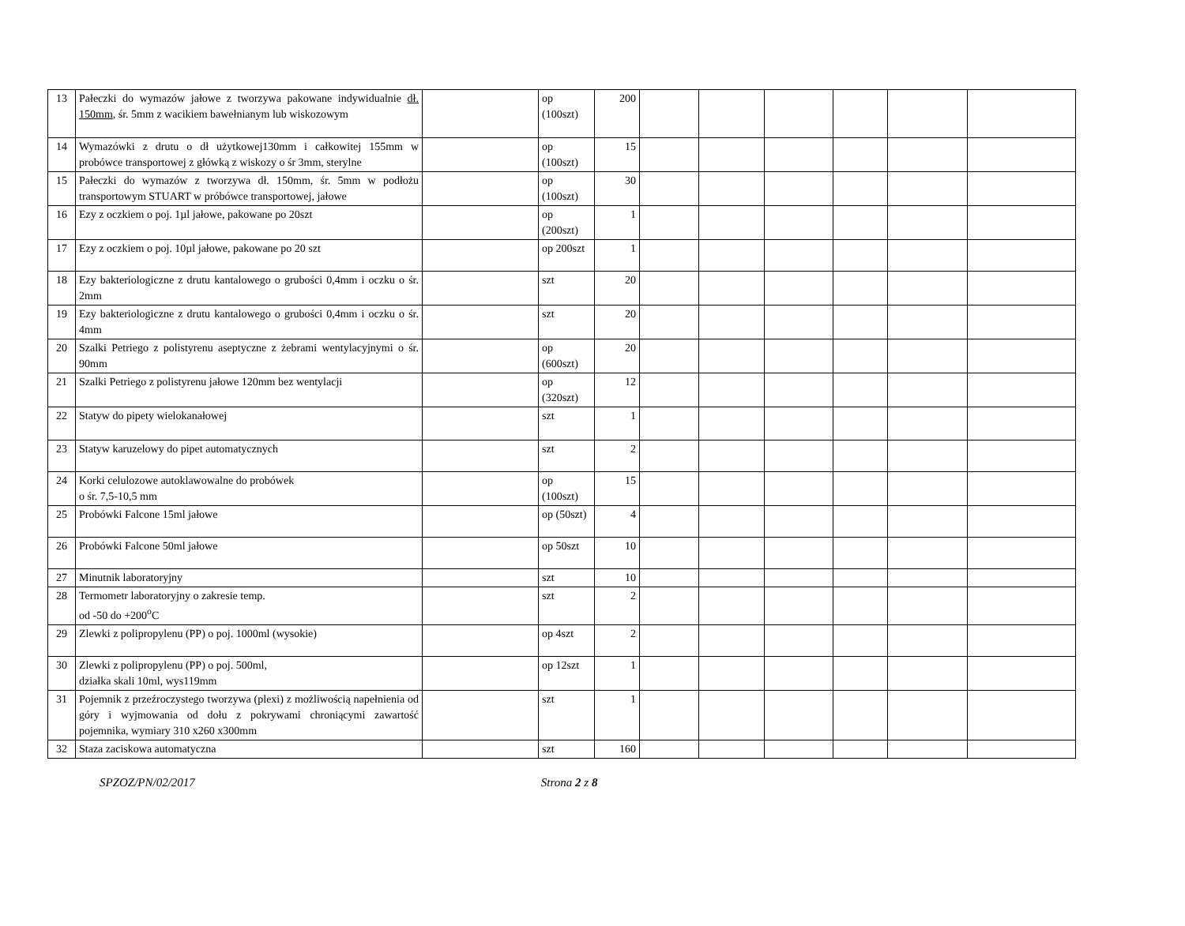| 13 | Pałeczki do wymazów jałowe z tworzywa pakowane indywidualnie dł. 150mm , śr. 5mm z wacikiem bawełnianym lub wiskozowym | | op (100szt) | 200 | | | | | | |
| 14 | Wymazówki z drutu o dł użytkowej130mm i całkowitej 155mm w probówce transportowej z główką z wiskozy o śr 3mm, sterylne | | op (100szt) | 15 | | | | | | |
| 15 | Pałeczki do wymazów z tworzywa dł. 150mm, śr. 5mm w podłożu transportowym STUART w próbówce transportowej, jałowe | | op (100szt) | 30 | | | | | | |
| 16 | Ezy z oczkiem o poj. 1µl jałowe, pakowane po 20szt | | op (200szt) | 1 | | | | | | |
| 17 | Ezy z oczkiem o poj. 10µl jałowe, pakowane po 20 szt | | op 200szt | 1 | | | | | | |
| 18 | Ezy bakteriologiczne z drutu kantalowego o grubości 0,4mm i oczku o śr. 2mm | | szt | 20 | | | | | | |
| 19 | Ezy bakteriologiczne z drutu kantalowego o grubości 0,4mm i oczku o śr. 4mm | | szt | 20 | | | | | | |
| 20 | Szalki Petriego z polistyrenu aseptyczne z żebrami wentylacyjnymi o śr. 90mm | | op (600szt) | 20 | | | | | | |
| 21 | Szalki Petriego z polistyrenu jałowe 120mm bez wentylacji | | op (320szt) | 12 | | | | | | |
| 22 | Statyw do pipety wielokanałowej | | szt | 1 | | | | | | |
| 23 | Statyw karuzelowy do pipet automatycznych | | szt | 2 | | | | | | |
| 24 | Korki celulozowe autoklawowalne do probówek o śr. 7,5-10,5 mm | | op (100szt) | 15 | | | | | | |
| 25 | Probówki Falcone 15ml jałowe | | op (50szt) | 4 | | | | | | |
| 26 | Probówki Falcone 50ml jałowe | | op 50szt | 10 | | | | | | |
| 27 | Minutnik laboratoryjny | | szt | 10 | | | | | | |
| 28 | Termometr laboratoryjny o zakresie temp. od -50 do +200<sup>o</sup>C | | szt | 2 | | | | | | |
| 29 | Zlewki z polipropylenu (PP) o poj. 1000ml (wysokie) | | op 4szt | 2 | | | | | | |
| 30 | Zlewki z polipropylenu (PP) o poj. 500ml, działka skali 10ml, wys119mm | | op 12szt | 1 | | | | | | |
| 31 | Pojemnik z przeźroczystego tworzywa (plexi) z możliwością napełnienia od góry i wyjmowania od dołu z pokrywami chroniącymi zawartość pojemnika, wymiary 310 x260 x300mm | | szt | 1 | | | | | | |
| 32 | Staza zaciskowa automatyczna | | szt | 160 | | | | | | |
SPZOZ/PN/02/2017 Strona 2 z 8